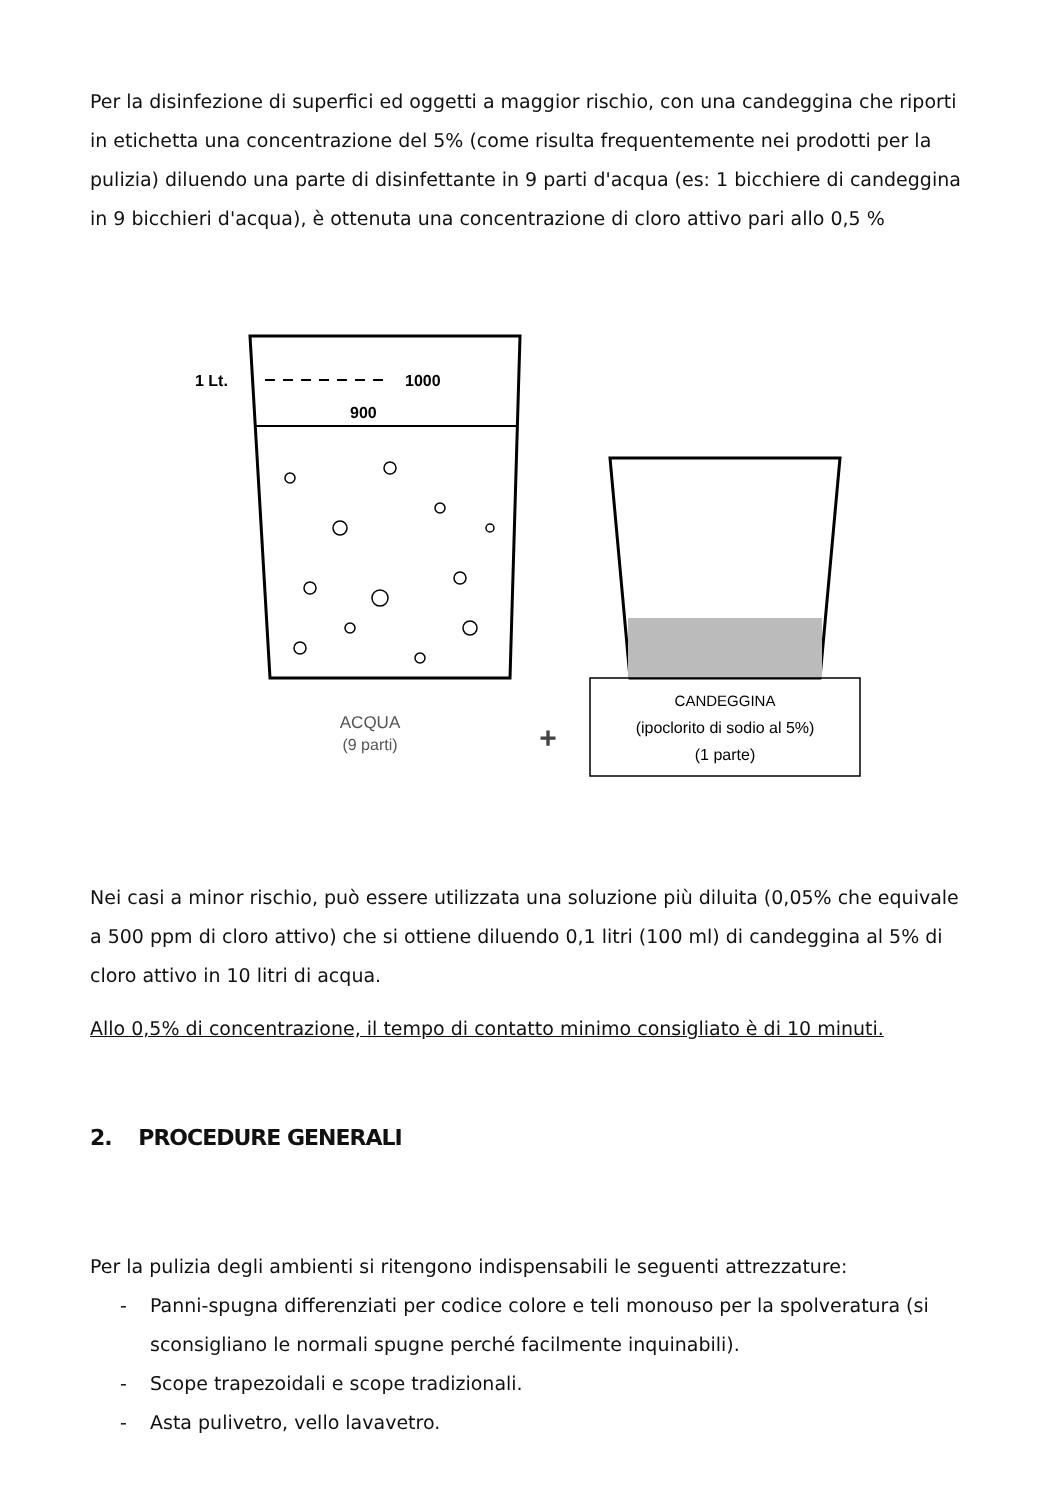Per la disinfezione di superfici ed oggetti a maggior rischio, con una candeggina che riporti in etichetta una concentrazione del 5% (come risulta frequentemente nei prodotti per la pulizia) diluendo una parte di disinfettante in 9 parti d'acqua (es: 1 bicchiere di candeggina in 9 bicchieri d'acqua), è ottenuta una concentrazione di cloro attivo pari allo 0,5 %
1 Lt.
1000
900
ACQUA
(9 parti)
+
CANDEGGINA
(ipoclorito di sodio al 5%)
(1 parte)
Nei casi a minor rischio, può essere utilizzata una soluzione più diluita (0,05% che equivale a 500 ppm di cloro attivo) che si ottiene diluendo 0,1 litri (100 ml) di candeggina al 5% di cloro attivo in 10 litri di acqua.
Allo 0,5% di concentrazione, il tempo di contatto minimo consigliato è di 10 minuti.
2. PROCEDURE GENERALI
Per la pulizia degli ambienti si ritengono indispensabili le seguenti attrezzature:
- Panni-spugna differenziati per codice colore e teli monouso per la spolveratura (si sconsigliano le normali spugne perché facilmente inquinabili).
- Scope trapezoidali e scope tradizionali.
- Asta pulivetro, vello lavavetro.